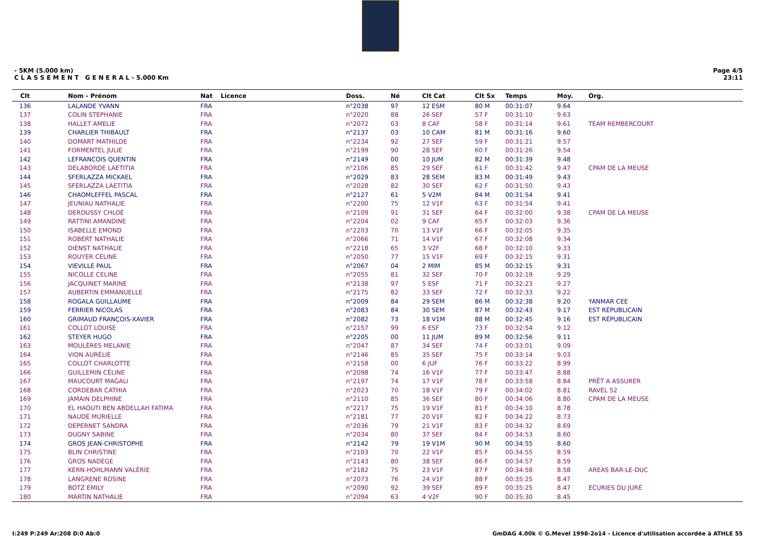- 5KM (5.000 km)
C L A S S E M E N T G E N E R A L - 5.000 Km
Page 4/5
23:11
| Clt | Nom - Prénom | Nat | Licence | Doss. | Né | Clt Cat | Clt Sx | Temps | Moy. | Org. |
| --- | --- | --- | --- | --- | --- | --- | --- | --- | --- | --- |
| 136 | LALANDE YVANN | FRA | | n°2038 | 97 | 12 ESM | 80 M | 00:31:07 | 9.64 | |
| 137 | COLIN STEPHANIE | FRA | | n°2020 | 88 | 26 SEF | 57 F | 00:31:10 | 9.63 | |
| 138 | HALLET AMELIE | FRA | | n°2072 | 03 | 8 CAF | 58 F | 00:31:14 | 9.61 | TEAM REMBERCOURT |
| 139 | CHARLIER THIBAULT | FRA | | n°2137 | 03 | 10 CAM | 81 M | 00:31:16 | 9.60 | |
| 140 | DOMART MATHILDE | FRA | | n°2234 | 92 | 27 SEF | 59 F | 00:31:21 | 9.57 | |
| 141 | FORMENTEL JULIE | FRA | | n°2199 | 90 | 28 SEF | 60 F | 00:31:26 | 9.54 | |
| 142 | LEFRANCOIS QUENTIN | FRA | | n°2149 | 00 | 10 JUM | 82 M | 00:31:39 | 9.48 | |
| 143 | DELABORDE LAETITIA | FRA | | n°2106 | 85 | 29 SEF | 61 F | 00:31:42 | 9.47 | CPAM DE LA MEUSE |
| 144 | SFERLAZZA MICKAEL | FRA | | n°2029 | 83 | 28 SEM | 83 M | 00:31:49 | 9.43 | |
| 145 | SFERLAZZA LAETITIA | FRA | | n°2028 | 82 | 30 SEF | 62 F | 00:31:50 | 9.43 | |
| 146 | CHAOMLEFFEL PASCAL | FRA | | n°2127 | 61 | 5 V2M | 84 M | 00:31:54 | 9.41 | |
| 147 | JEUNIAU NATHALIE | FRA | | n°2200 | 75 | 12 V1F | 63 F | 00:31:54 | 9.41 | |
| 148 | DEROUSSY CHLOÉ | FRA | | n°2109 | 91 | 31 SEF | 64 F | 00:32:00 | 9.38 | CPAM DE LA MEUSE |
| 149 | RATTINI AMANDINE | FRA | | n°2204 | 02 | 9 CAF | 65 F | 00:32:03 | 9.36 | |
| 150 | ISABELLE EMOND | FRA | | n°2203 | 70 | 13 V1F | 66 F | 00:32:05 | 9.35 | |
| 151 | ROBERT NATHALIE | FRA | | n°2066 | 71 | 14 V1F | 67 F | 00:32:08 | 9.34 | |
| 152 | DIENST NATHALIE | FRA | | n°2218 | 65 | 3 V2F | 68 F | 00:32:10 | 9.33 | |
| 153 | ROUYER CÉLINE | FRA | | n°2050 | 77 | 15 V1F | 69 F | 00:32:15 | 9.31 | |
| 154 | VIEVILLE PAUL | FRA | | n°2067 | 04 | 2 MIM | 85 M | 00:32:15 | 9.31 | |
| 155 | NICOLLE CELINE | FRA | | n°2055 | 81 | 32 SEF | 70 F | 00:32:19 | 9.29 | |
| 156 | JACQUINET MARINE | FRA | | n°2138 | 97 | 5 ESF | 71 F | 00:32:23 | 9.27 | |
| 157 | AUBERTIN EMMANUELLE | FRA | | n°2175 | 82 | 33 SEF | 72 F | 00:32:33 | 9.22 | |
| 158 | ROGALA GUILLAUME | FRA | | n°2009 | 84 | 29 SEM | 86 M | 00:32:38 | 9.20 | YANMAR CEE |
| 159 | FERRIER NICOLAS | FRA | | n°2083 | 84 | 30 SEM | 87 M | 00:32:43 | 9.17 | EST RÉPUBLICAIN |
| 160 | GRIMAUD FRANÇOIS-XAVIER | FRA | | n°2082 | 73 | 18 V1M | 88 M | 00:32:45 | 9.16 | EST RÉPUBLICAIN |
| 161 | COLLOT LOUISE | FRA | | n°2157 | 99 | 6 ESF | 73 F | 00:32:54 | 9.12 | |
| 162 | STEYER HUGO | FRA | | n°2205 | 00 | 11 JUM | 89 M | 00:32:56 | 9.11 | |
| 163 | MOULÈRES MELANIE | FRA | | n°2047 | 87 | 34 SEF | 74 F | 00:33:01 | 9.09 | |
| 164 | VION AURÉLIE | FRA | | n°2146 | 85 | 35 SEF | 75 F | 00:33:14 | 9.03 | |
| 165 | COLLOT CHARLOTTE | FRA | | n°2158 | 00 | 6 JUF | 76 F | 00:33:22 | 8.99 | |
| 166 | GUILLEMIN CÉLINE | FRA | | n°2098 | 74 | 16 V1F | 77 F | 00:33:47 | 8.88 | |
| 167 | MAUCOURT MAGALI | FRA | | n°2197 | 74 | 17 V1F | 78 F | 00:33:58 | 8.84 | PRÊT A ASSURER |
| 168 | CORDEBAR CATHIA | FRA | | n°2023 | 70 | 18 V1F | 79 F | 00:34:02 | 8.81 | RAVEL 52 |
| 169 | JAMAIN DELPHINE | FRA | | n°2110 | 85 | 36 SEF | 80 F | 00:34:06 | 8.80 | CPAM DE LA MEUSE |
| 170 | EL HAOUTI BEN ABDELLAH FATIMA | FRA | | n°2217 | 75 | 19 V1F | 81 F | 00:34:10 | 8.78 | |
| 171 | NAUDÉ MURIELLE | FRA | | n°2181 | 77 | 20 V1F | 82 F | 00:34:22 | 8.73 | |
| 172 | DEPERNET SANDRA | FRA | | n°2036 | 79 | 21 V1F | 83 F | 00:34:32 | 8.69 | |
| 173 | DUGNY SABINE | FRA | | n°2034 | 80 | 37 SEF | 84 F | 00:34:53 | 8.60 | |
| 174 | GROS JEAN-CHRISTOPHE | FRA | | n°2142 | 79 | 19 V1M | 90 M | 00:34:55 | 8.60 | |
| 175 | BLIN CHRISTINE | FRA | | n°2103 | 70 | 22 V1F | 85 F | 00:34:55 | 8.59 | |
| 176 | GROS NADÈGE | FRA | | n°2143 | 80 | 38 SEF | 86 F | 00:34:57 | 8.59 | |
| 177 | KERN-HOHLMANN VALÉRIE | FRA | | n°2182 | 75 | 23 V1F | 87 F | 00:34:58 | 8.58 | AREAS BAR-LE-DUC |
| 178 | LANGRENE ROSINE | FRA | | n°2073 | 76 | 24 V1F | 88 F | 00:35:25 | 8.47 | |
| 179 | BOTZ EMILY | FRA | | n°2090 | 92 | 39 SEF | 89 F | 00:35:25 | 8.47 | ECURIES DU JURÉ |
| 180 | MARTIN NATHALIE | FRA | | n°2094 | 63 | 4 V2F | 90 F | 00:35:30 | 8.45 | |
I:249 P:249 Ar:208 D:0 Ab:0 GmDAG 4.00k © G.Mevel 1998-2o14 - Licence d'utilisation accordée à ATHLE 55